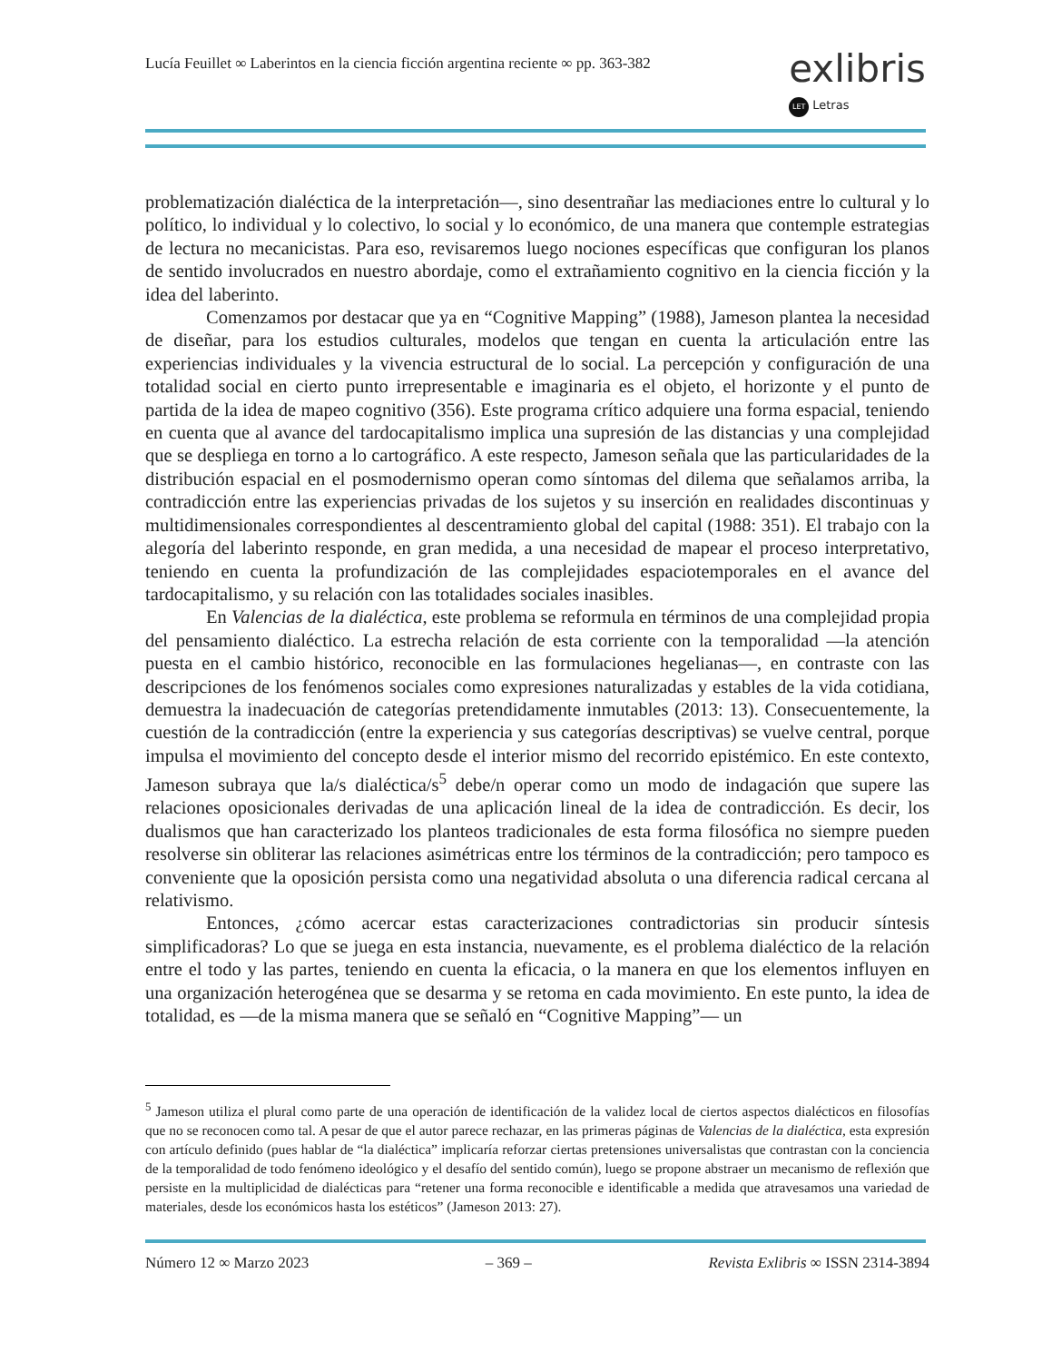Lucía Feuillet ∞ Laberintos en la ciencia ficción argentina reciente ∞ pp. 363-382
exlibris
LET Letras
problematización dialéctica de la interpretación—, sino desentrañar las mediaciones entre lo cultural y lo político, lo individual y lo colectivo, lo social y lo económico, de una manera que contemple estrategias de lectura no mecanicistas. Para eso, revisaremos luego nociones específicas que configuran los planos de sentido involucrados en nuestro abordaje, como el extrañamiento cognitivo en la ciencia ficción y la idea del laberinto.
Comenzamos por destacar que ya en “Cognitive Mapping” (1988), Jameson plantea la necesidad de diseñar, para los estudios culturales, modelos que tengan en cuenta la articulación entre las experiencias individuales y la vivencia estructural de lo social. La percepción y configuración de una totalidad social en cierto punto irrepresentable e imaginaria es el objeto, el horizonte y el punto de partida de la idea de mapeo cognitivo (356). Este programa crítico adquiere una forma espacial, teniendo en cuenta que al avance del tardocapitalismo implica una supresión de las distancias y una complejidad que se despliega en torno a lo cartográfico. A este respecto, Jameson señala que las particularidades de la distribución espacial en el posmodernismo operan como síntomas del dilema que señalamos arriba, la contradicción entre las experiencias privadas de los sujetos y su inserción en realidades discontinuas y multidimensionales correspondientes al descentramiento global del capital (1988: 351). El trabajo con la alegoría del laberinto responde, en gran medida, a una necesidad de mapear el proceso interpretativo, teniendo en cuenta la profundización de las complejidades espaciotemporales en el avance del tardocapitalismo, y su relación con las totalidades sociales inasibles.
En Valencias de la dialéctica, este problema se reformula en términos de una complejidad propia del pensamiento dialéctico. La estrecha relación de esta corriente con la temporalidad —la atención puesta en el cambio histórico, reconocible en las formulaciones hegelianas—, en contraste con las descripciones de los fenómenos sociales como expresiones naturalizadas y estables de la vida cotidiana, demuestra la inadecuación de categorías pretendidamente inmutables (2013: 13). Consecuentemente, la cuestión de la contradicción (entre la experiencia y sus categorías descriptivas) se vuelve central, porque impulsa el movimiento del concepto desde el interior mismo del recorrido epistémico. En este contexto, Jameson subraya que la/s dialéctica/s<sup>5</sup> debe/n operar como un modo de indagación que supere las relaciones oposicionales derivadas de una aplicación lineal de la idea de contradicción. Es decir, los dualismos que han caracterizado los planteos tradicionales de esta forma filosófica no siempre pueden resolverse sin obliterar las relaciones asimétricas entre los términos de la contradicción; pero tampoco es conveniente que la oposición persista como una negatividad absoluta o una diferencia radical cercana al relativismo.
Entonces, ¿cómo acercar estas caracterizaciones contradictorias sin producir síntesis simplificadoras? Lo que se juega en esta instancia, nuevamente, es el problema dialéctico de la relación entre el todo y las partes, teniendo en cuenta la eficacia, o la manera en que los elementos influyen en una organización heterogénea que se desarma y se retoma en cada movimiento. En este punto, la idea de totalidad, es —de la misma manera que se señaló en “Cognitive Mapping”— un
<sup>5</sup> Jameson utiliza el plural como parte de una operación de identificación de la validez local de ciertos aspectos dialécticos en filosofías que no se reconocen como tal. A pesar de que el autor parece rechazar, en las primeras páginas de Valencias de la dialéctica, esta expresión con artículo definido (pues hablar de “la dialéctica” implicaría reforzar ciertas pretensiones universalistas que contrastan con la conciencia de la temporalidad de todo fenómeno ideológico y el desafío del sentido común), luego se propone abstraer un mecanismo de reflexión que persiste en la multiplicidad de dialécticas para “retener una forma reconocible e identificable a medida que atravesamos una variedad de materiales, desde los económicos hasta los estéticos” (Jameson 2013: 27).
Número 12 ∞ Marzo 2023 – 369 – Revista Exlibris ∞ ISSN 2314-3894